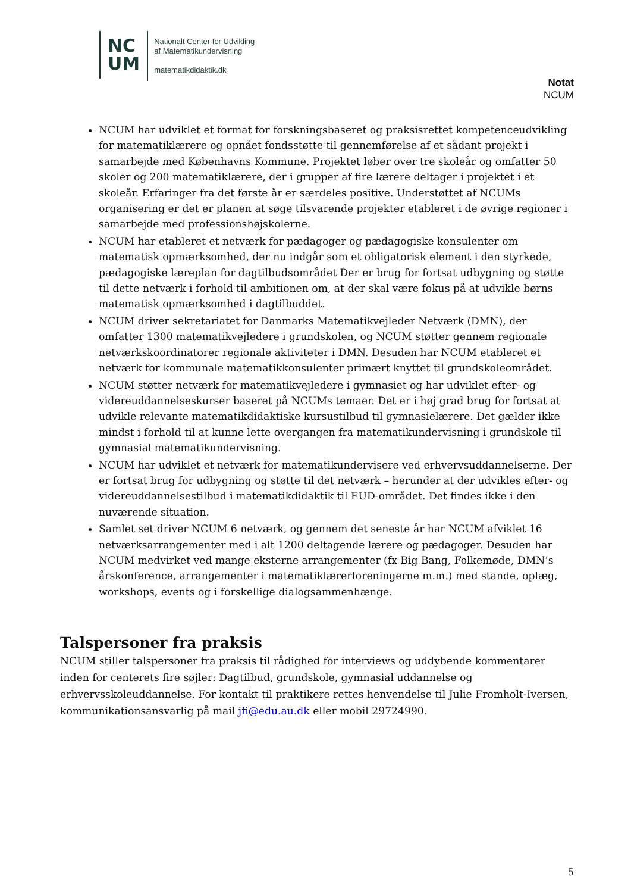NC
UM
Nationalt Center for Udvikling
af Matematikundervisning
matematikdidaktik.dk
Notat
NCUM
NCUM har udviklet et format for forskningsbaseret og praksisrettet kompetenceudvikling for matematiklærere og opnået fondsstøtte til gennemførelse af et sådant projekt i samarbejde med Københavns Kommune. Projektet løber over tre skoleår og omfatter 50 skoler og 200 matematiklærere, der i grupper af fire lærere deltager i projektet i et skoleår. Erfaringer fra det første år er særdeles positive. Understøttet af NCUMs organisering er det er planen at søge tilsvarende projekter etableret i de øvrige regioner i samarbejde med professionshøjskolerne.
NCUM har etableret et netværk for pædagoger og pædagogiske konsulenter om matematisk opmærksomhed, der nu indgår som et obligatorisk element i den styrkede, pædagogiske læreplan for dagtilbudsområdet Der er brug for fortsat udbygning og støtte til dette netværk i forhold til ambitionen om, at der skal være fokus på at udvikle børns matematisk opmærksomhed i dagtilbuddet.
NCUM driver sekretariatet for Danmarks Matematikvejleder Netværk (DMN), der omfatter 1300 matematikvejledere i grundskolen, og NCUM støtter gennem regionale netværkskoordinatorer regionale aktiviteter i DMN. Desuden har NCUM etableret et netværk for kommunale matematikkonsulenter primært knyttet til grundskoleområdet.
NCUM støtter netværk for matematikvejledere i gymnasiet og har udviklet efter- og videreuddannelseskurser baseret på NCUMs temaer. Det er i høj grad brug for fortsat at udvikle relevante matematikdidaktiske kursustilbud til gymnasielærere. Det gælder ikke mindst i forhold til at kunne lette overgangen fra matematikundervisning i grundskole til gymnasial matematikundervisning.
NCUM har udviklet et netværk for matematikundervisere ved erhvervsuddannelserne. Der er fortsat brug for udbygning og støtte til det netværk – herunder at der udvikles efter- og videreuddannelsestilbud i matematikdidaktik til EUD-området. Det findes ikke i den nuværende situation.
Samlet set driver NCUM 6 netværk, og gennem det seneste år har NCUM afviklet 16 netværksarrangementer med i alt 1200 deltagende lærere og pædagoger. Desuden har NCUM medvirket ved mange eksterne arrangementer (fx Big Bang, Folkemøde, DMN’s årskonference, arrangementer i matematiklærerforeningerne m.m.) med stande, oplæg, workshops, events og i forskellige dialogsammenhænge.
Talspersoner fra praksis
NCUM stiller talspersoner fra praksis til rådighed for interviews og uddybende kommentarer inden for centerets fire søjler: Dagtilbud, grundskole, gymnasial uddannelse og erhvervsskoleuddannelse. For kontakt til praktikere rettes henvendelse til Julie Fromholt-Iversen, kommunikationsansvarlig på mail jfi@edu.au.dk eller mobil 29724990.
5